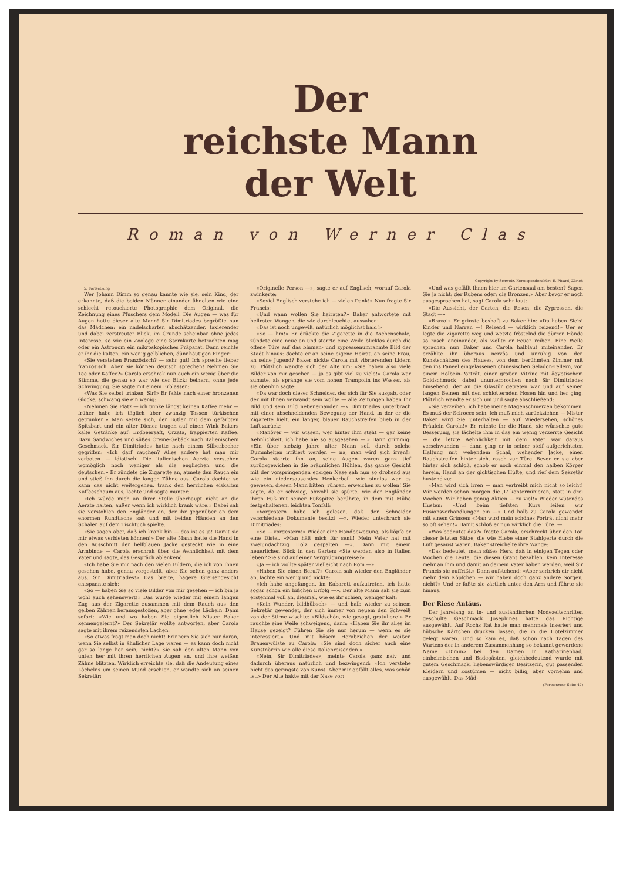Der
reichste Mann
der Welt
Roman von Werner Clas
Copyright by Schweiz. Korrespondenzbüro E. Picard, Zürich
5. Fortsetzung
Wer Johann Dimm so genau kannte wie sie, sein Kind, der erkannte, daß die beiden Männer einander ähnelten wie eine schlecht retouchierte Photographie dem Original, die Zeichnung eines Pfuschers dem Modell. Die Augen — was für Augen hatte dieser alte Mann! Sir Dimitriades begrüßte nun das Mädchen: ein nadelscharfer, abschätzender, taxierender und dabei zerstreuter Blick, im Grunde scheinbar ohne jedes Interesse, so wie ein Zoologe eine Sternkarte betrachten mag oder ein Astronom ein mikroskopisches Präparat. Dann reichte er ihr die kalten, ein wenig gelblichen, dünnhäutigen Finger:
«Sie verstehen Französisch? — sehr gut! Ich spreche lieber französisch. Aber Sie können deutsch sprechen! Nehmen Sie Tee oder Kaffee?» Carola erschrak nun auch ein wenig über die Stimme, die genau so war wie der Blick: beinern, ohne jede Schwingung. Sie sagte mit einem Erblassen:
«Was Sie selbst trinken, Sir!» Er faßte nach einer bronzenen Glocke, schwang sie ein wenig:
«Nehmen Sie Platz — ich trinke längst keinen Kaffee mehr — früher habe ich täglich über zwanzig Tassen türkischen getrunken.» Man setzte sich, der Butler mit dem gefärbten Spitzbart und ein alter Diener trugen auf einen Wink Bakers kalte Getränke auf: Erdbeersaft, Orzata, frappierten Kaffee. Dazu Sandwiches und süßes Creme-Gebäck nach italienischem Geschmack. Sir Dimitriades hatte nach einem Silberbecher gegriffen: «Ich darf rauchen? Alles andere hat man mir verboten — idiotisch! Die italienischen Aerzte verstehen womöglich noch weniger als die englischen und die deutschen.» Er zündete die Zigarette an, atmete den Rauch ein und stieß ihn durch die langen Zähne aus. Carola dachte: so kann das nicht weitergehen, trank den herrlichen eiskalten Kaffeeschaum aus, lachte und sagte munter:
«Ich würde mich an Ihrer Stelle überhaupt nicht an die Aerzte halten, außer wenn ich wirklich krank wäre.» Dabei sah sie verstohlen den Engländer an, der ihr gegenüber an dem enormen Rundtische saß und mit beiden Händen an den Schalen auf dem Tischtuch spielte.
«Sie sagen aber, daß ich krank bin — das ist es ja! Damit sie mir etwas verbieten können!» Der alte Mann hatte die Hand in den Ausschnitt der hellblauen Jacke gesteckt wie in eine Armbinde — Carola erschrak über die Aehnlichkeit mit dem Vater und sagte, das Gespräch ablenkend:
«Ich habe Sie mir nach den vielen Bildern, die ich von Ihnen gesehen habe, genau vorgestellt, aber Sie sehen ganz anders aus, Sir Dimitriades!» Das breite, hagere Greisengesicht entspannte sich:
«So — haben Sie so viele Bilder von mir gesehen — ich bin ja wohl auch sehenswert!» Das wurde wieder mit einem langen Zug aus der Zigarette zusammen mit dem Rauch aus den gelben Zähnen herausgestoßen, aber ohne jedes Lächeln. Dann sofort: «Wie und wo haben Sie eigentlich Mister Baker kennengelernt?» Der Sekretär wollte antworten, aber Carola sagte mit ihrem reizendsten Lachen:
«So etwas fragt man doch nicht! Erinnern Sie sich nur daran, wenn Sie selbst in ähnlicher Lage waren — es kann doch nicht gar so lange her sein, nicht?» Sie sah den alten Mann von unten her mit ihren herrlichen Augen an, und ihre weißen Zähne blitzten. Wirklich erreichte sie, daß die Andeutung eines Lächelns um seinen Mund erschien, er wandte sich an seinen Sekretär:
«Originelle Person —», sagte er auf Englisch, worauf Carola zwinkerte:
«Soviel Englisch verstehe ich — vielen Dank!» Nun fragte Sir Francis:
«Und wann wollen Sie heiraten?» Baker antwortete mit hellroten Wangen, die wie durchleuchtet aussahen:
«Das ist noch ungewiß, natürlich möglichst bald!»
«So — hm!» Er drückte die Zigarette in die Aschenschale, zündete eine neue an und starrte eine Weile blicklos durch die offene Türe auf das blumen- und zypressenumrahmte Bild der Stadt hinaus: dachte er an seine eigene Heirat, an seine Frau, an seine Jugend? Baker nickte Carola mit vibrierenden Lidern zu. Plötzlich wandte sich der Alte um: «Sie haben also viele Bilder von mir gesehen — ja es gibt viel zu viele!» Carola war zumute, als spränge sie vom hohen Trampolin ins Wasser, als sie obenhin sagte:
«Da war doch dieser Schneider, der sich für Sie ausgab, oder der mit Ihnen verwandt sein wollte — alle Zeitungen haben Ihr Bild und sein Bild nebeneinander —» Dimitriades unterbrach mit einer abschneidenden Bewegung der Hand, in der er die Zigarette hielt, ein langer, blauer Rauchstreifen blieb in der Luft zurück:
«Manöver — wir wissen, wer hinter ihm steht — gar keine Aehnlichkeit, ich habe nie so ausgesehen —.» Dann grimmig: «Ein über siebzig Jahre alter Mann soll durch solche Dummheiten irritiert werden — na, man wird sich irren!» Carola starrte ihn an, seine Augen waren ganz tief zurückgewichen in die bräunlichen Höhlen, das ganze Gesicht mit der vorspringenden eckigen Nase sah nun so drohend aus wie ein niedersausendes Henkerbeil: wie sinnlos war es gewesen, diesen Mann bitten, rühren, erweichen zu wollen! Sie sagte, da er schwieg, obwohl sie spürte, wie der Engländer ihren Fuß mit seiner Fußspitze berührte, in dem mit Mühe festgehaltenen, leichten Tonfall:
«Vorgestern habe ich gelesen, daß der Schneider verschiedene Dokumente besitzt —». Wieder unterbrach sie Dimitriades:
«So — vorgestern!» Wieder eine Handbewegung, als köpfe er eine Distel. «Man hält mich für senil! Mein Vater hat mit zweiundachtzig Holz gespalten —». Dann mit einem neuerlichen Blick in den Garten: «Sie werden also in Italien leben? Sie sind auf einer Vergnügungsreise?»
«Ja — ich wollte später vielleicht nach Rom —».
«Haben Sie einen Beruf?» Carola sah wieder den Engländer an, lachte ein wenig und nickte:
«Ich habe angefangen, im Kabarett aufzutreten, ich hatte sogar schon ein bißchen Erfolg —». Der alte Mann sah sie zum erstenmal voll an, diesmal, wie es ihr schien, weniger kalt:
«Kein Wunder, bildhübsch» — und halb wieder zu seinem Sekretär gewendet, der sich immer von neuem den Schweiß von der Stirne wischte: «Bildschön, wie gesagt, gratuliere!» Er rauchte eine Weile schweigend, dann: «Haben Sie ihr alles im Hause gezeigt? Führen Sie sie nur herum — wenn es sie interessiert.» Und mit bösem Herabziehen der weißen Brauenwülste zu Carola: «Sie sind doch sicher auch eine Kunstnärrin wie alle diese Italienreisenden.»
«Nein, Sir Dimitriades», meinte Carola ganz naiv und dadurch überaus natürlich und bezwingend: «Ich verstehe nicht das geringste von Kunst. Aber mir gefällt alles, was schön ist.» Der Alte hakte mit der Nase vor:
«Und was gefällt Ihnen hier im Gartensaal am besten? Sagen Sie ja nicht: der Rubens oder: die Bronzen.» Aber bevor er noch ausgesprochen hat, sagt Carola sehr laut:
«Die Aussicht, der Garten, die Rosen, die Zypressen, die Stadt —»
«Bravo!» Er grinste boshaft zu Baker hin: «Da haben Sie's! Kinder und Narren —! Reizend — wirklich reizend!» Uer er legte die Zigarette weg und wetzte fröstelnd die dürren Hände so rasch aneinander, als wollte er Feuer reiben. Eine Weile sprachen nun Baker und Carola halblaut miteinander. Er erzählte ihr überaus nervös und unruhig von den Kunstschätzen des Hauses, von dem berühmten Zimmer mit den ins Paneel eingelassenen chinesischen Seladon-Tellern, von einem Holbein-Porträt, einer großen Vitrine mit ägyptischem Goldschmuck, dabei ununterbrochen nach Sir Dimitriades hinsehend, der an die Glastür getreten war und auf seinen langen Beinen mit den schlotternden Hosen hin und her ging. Plötzlich wandte er sich um und sagte abschließend:
«Sie verzeihen, ich habe meine Magenschmerzen bekommen. Es muß der Scirocco sein. Ich muß mich zurückziehen — Mister Baker wird Sie unterhalten — auf Wiedersehen, schönes Fräulein Carola!» Er reichte ihr die Hand, sie wünschte gute Besserung, sie lächelte ihm in das ein wenig verzerrte Gesicht — die letzte Aehnlichkeit mit dem Vater war daraus verschwunden — dann ging er in seiner steif aufgerichteten Haltung mit wehendem Schal, wehender Jacke, einen Rauchstreifen hinter sich, rasch zur Türe. Bevor er sie aber hinter sich schloß, schob er noch einmal den halben Körper herein, Hand an der gichtischen Hüfte, und rief dem Sekretär hustend zu:
«Man wird sich irren — man vertreibt mich nicht so leicht! Wir werden schon morgen die ‚L' konterminieren, statt in drei Wochen. Wir haben genug Aktien — zu viel!» Wieder wütendes Husten: «Und beim tiefsten Kurs leiten wir Fusionsverhandlungen ein —» Und halb zu Carola gewendet mit einem Grinsen: «Man wird mein schönes Porträt nicht mehr so oft sehen!» Damit schloß er nun wirklich die Türe. —
«Was bedeutet das?» fragte Carola, erschreckt über den Ton dieser letzten Sätze, die wie Hiebe einer Stahlgerte durch die Luft gesaust waren. Baker streichelte ihre Wange:
«Das bedeutet, mein süßes Herz, daß in einigen Tagen oder Wochen die Leute, die diesen Grant bezahlen, kein Interesse mehr an ihm und damit an deinem Vater haben werden, weil Sir Francis sie auffrißt.» Dann aufstehend: «Aber zerbrich dir nicht mehr dein Köpfchen — wir haben doch ganz andere Sorgen, nicht?» Und er faßte sie zärtlich unter den Arm und führte sie hinaus.
Der Riese Antäus.
Der jahrelang an in- und ausländischen Modezeitschriften geschulte Geschmack Josephines hatte das Richtige ausgewählt. Auf Rochs Rat hatte man mehrmals inseriert und hübsche Kärtchen drucken lassen, die in die Hotelzimmer gelegt waren. Und so kam es, daß schon nach Tagen des Wartens der in anderem Zusammenhang so bekannt gewordene Name «Dimm» bei den Damen in Katharinenbad, einheimischen und Badegästen, gleichbedeutend wurde mit gutem Geschmack, liebenswürdiger Besitzerin, gut passenden Kleidern und Kostümen — nicht billig, aber vornehm und ausgewählt. Das Mäd-
(Fortsetzung Seite 47)